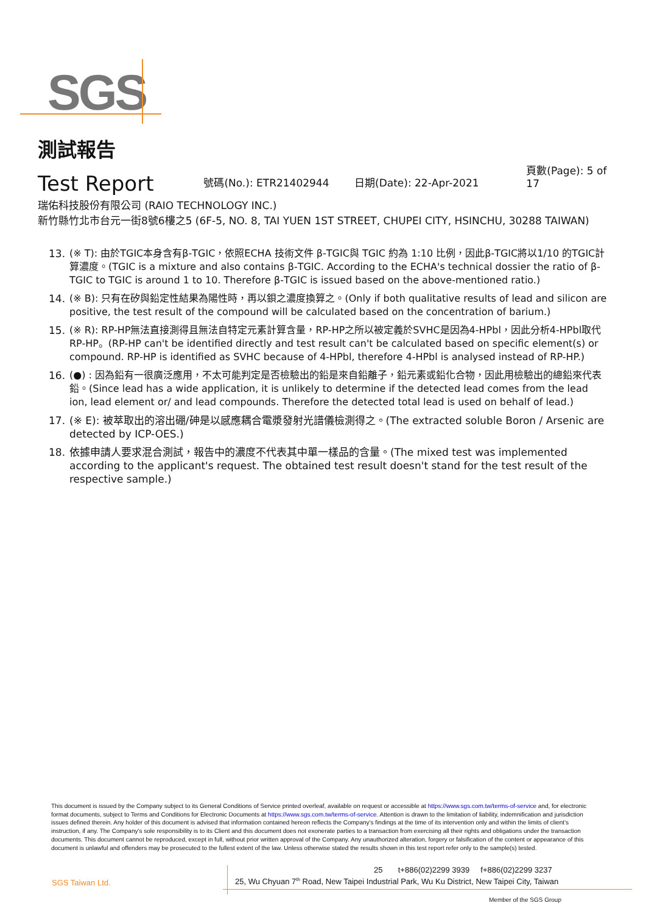SGS
測試報告
Test Report
號碼(No.): ETR21402944 日期(Date): 22-Apr-2021 頁數(Page): 5 of 17
瑞佑科技股份有限公司 (RAIO TECHNOLOGY INC.)
新竹縣竹北市台元一街8號6樓之5 (6F-5, NO. 8, TAI YUEN 1ST STREET, CHUPEI CITY, HSINCHU, 30288 TAIWAN)
13. (※ T): 由於TGIC本身含有β-TGIC，依照ECHA 技術文件 β-TGIC與 TGIC 約為 1:10 比例，因此β-TGIC將以1/10 的TGIC計算濃度。(TGIC is a mixture and also contains β-TGIC. According to the ECHA's technical dossier the ratio of β-TGIC to TGIC is around 1 to 10. Therefore β-TGIC is issued based on the above-mentioned ratio.)
14. (※ B): 只有在矽與鉛定性結果為陽性時，再以鋇之濃度換算之。(Only if both qualitative results of lead and silicon are positive, the test result of the compound will be calculated based on the concentration of barium.)
15. (※ R): RP-HP無法直接測得且無法自特定元素計算含量，RP-HP之所以被定義於SVHC是因為4-HPbl，因此分析4-HPbl取代RP-HP。(RP-HP can't be identified directly and test result can't be calculated based on specific element(s) or compound. RP-HP is identified as SVHC because of 4-HPbl, therefore 4-HPbl is analysed instead of RP-HP.)
16. (●) : 因為鉛有一很廣泛應用，不太可能判定是否檢驗出的鉛是來自鉛離子，鉛元素或鉛化合物，因此用檢驗出的總鉛來代表鉛。(Since lead has a wide application, it is unlikely to determine if the detected lead comes from the lead ion, lead element or/ and lead compounds. Therefore the detected total lead is used on behalf of lead.)
17. (※ E): 被萃取出的溶出硼/砷是以感應耦合電漿發射光譜儀檢測得之。(The extracted soluble Boron / Arsenic are detected by ICP-OES.)
18. 依據申請人要求混合測試，報告中的濃度不代表其中單一樣品的含量。(The mixed test was implemented according to the applicant's request. The obtained test result doesn't stand for the test result of the respective sample.)
This document is issued by the Company subject to its General Conditions of Service printed overleaf, available on request or accessible at https://www.sgs.com.tw/terms-of-service and, for electronic format documents, subject to Terms and Conditions for Electronic Documents at https://www.sgs.com.tw/terms-of-service. Attention is drawn to the limitation of liability, indemnification and jurisdiction issues defined therein. Any holder of this document is advised that information contained hereon reflects the Company’s findings at the time of its intervention only and within the limits of client’s instruction, if any. The Company’s sole responsibility is to its Client and this document does not exonerate parties to a transaction from exercising all their rights and obligations under the transaction documents. This document cannot be reproduced, except in full, without prior written approval of the Company. Any unauthorized alteration, forgery or falsification of the content or appearance of this document is unlawful and offenders may be prosecuted to the fullest extent of the law. Unless otherwise stated the results shown in this test report refer only to the sample(s) tested.
SGS Taiwan Ltd.
25 t+886(02)2299 3939 f+886(02)2299 3237
25, Wu Chyuan 7<sup>th</sup> Road, New Taipei Industrial Park, Wu Ku District, New Taipei City, Taiwan
Member of the SGS Group